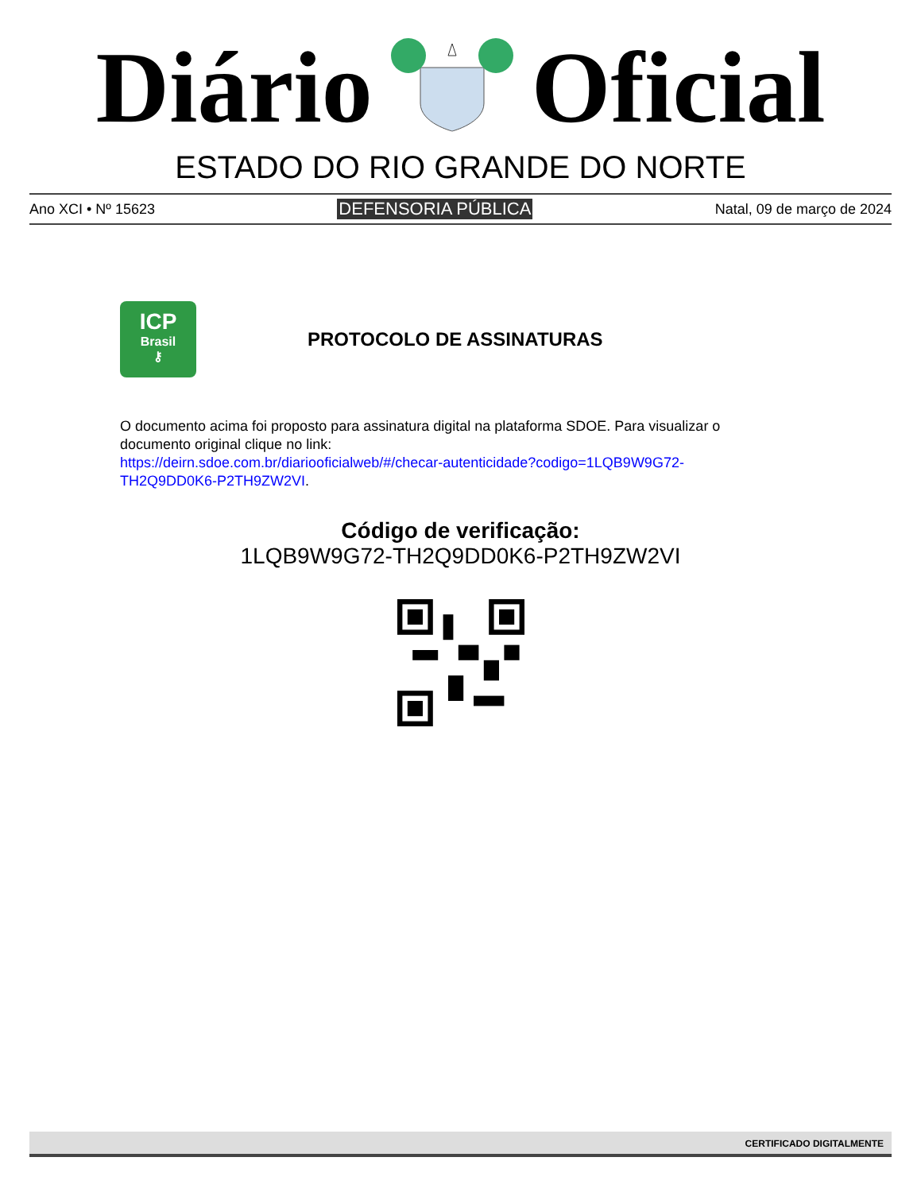Diário Oficial
ESTADO DO RIO GRANDE DO NORTE
Ano XCI • Nº 15623 DEFENSORIA PÚBLICA Natal, 09 de março de 2024
ICP
Brasil
⚷
PROTOCOLO DE ASSINATURAS
O documento acima foi proposto para assinatura digital na plataforma SDOE. Para visualizar o documento original clique no link:
https://deirn.sdoe.com.br/diariooficialweb/#/checar-autenticidade?codigo=1LQB9W9G72-TH2Q9DD0K6-P2TH9ZW2VI.
Código de verificação:
1LQB9W9G72-TH2Q9DD0K6-P2TH9ZW2VI
CERTIFICADO DIGITALMENTE